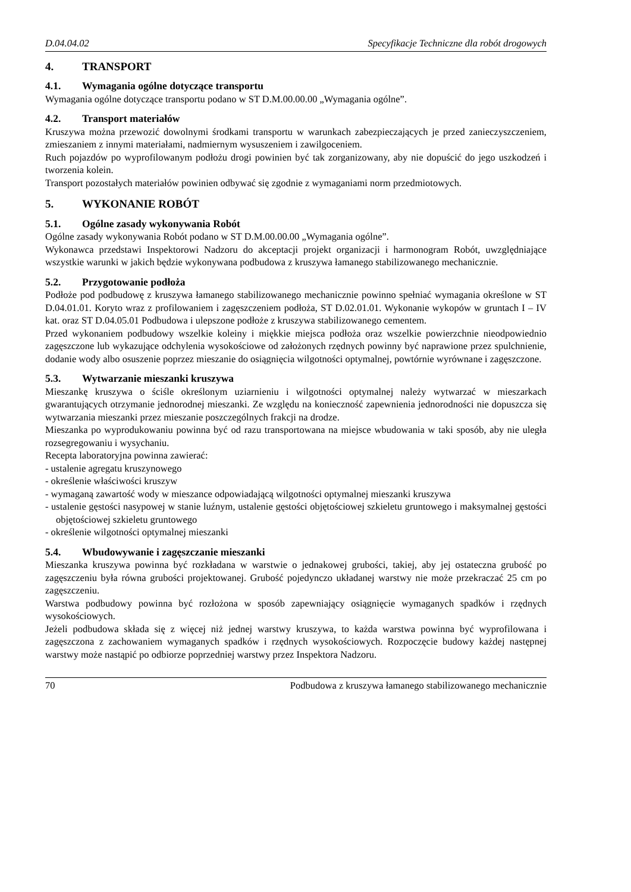D.04.04.02 Specyfikacje Techniczne dla robót drogowych
4. TRANSPORT
4.1. Wymagania ogólne dotyczące transportu
Wymagania ogólne dotyczące transportu podano w ST D.M.00.00.00 „Wymagania ogólne”.
4.2. Transport materiałów
Kruszywa można przewozić dowolnymi środkami transportu w warunkach zabezpieczających je przed zanieczyszczeniem, zmieszaniem z innymi materiałami, nadmiernym wysuszeniem i zawilgoceniem.
Ruch pojazdów po wyprofilowanym podłożu drogi powinien być tak zorganizowany, aby nie dopuścić do jego uszkodzeń i tworzenia kolein.
Transport pozostałych materiałów powinien odbywać się zgodnie z wymaganiami norm przedmiotowych.
5. WYKONANIE ROBÓT
5.1. Ogólne zasady wykonywania Robót
Ogólne zasady wykonywania Robót podano w ST D.M.00.00.00 „Wymagania ogólne”.
Wykonawca przedstawi Inspektorowi Nadzoru do akceptacji projekt organizacji i harmonogram Robót, uwzględniające wszystkie warunki w jakich będzie wykonywana podbudowa z kruszywa łamanego stabilizowanego mechanicznie.
5.2. Przygotowanie podłoża
Podłoże pod podbudowę z kruszywa łamanego stabilizowanego mechanicznie powinno spełniać wymagania określone w ST D.04.01.01. Koryto wraz z profilowaniem i zagęszczeniem podłoża, ST D.02.01.01. Wykonanie wykopów w gruntach I – IV kat. oraz ST D.04.05.01 Podbudowa i ulepszone podłoże z kruszywa stabilizowanego cementem.
Przed wykonaniem podbudowy wszelkie koleiny i miękkie miejsca podłoża oraz wszelkie powierzchnie nieodpowiednio zagęszczone lub wykazujące odchylenia wysokościowe od założonych rzędnych powinny być naprawione przez spulchnienie, dodanie wody albo osuszenie poprzez mieszanie do osiągnięcia wilgotności optymalnej, powtórnie wyrównane i zagęszczone.
5.3. Wytwarzanie mieszanki kruszywa
Mieszankę kruszywa o ściśle określonym uziarnieniu i wilgotności optymalnej należy wytwarzać w mieszarkach gwarantujących otrzymanie jednorodnej mieszanki. Ze względu na konieczność zapewnienia jednorodności nie dopuszcza się wytwarzania mieszanki przez mieszanie poszczególnych frakcji na drodze.
Mieszanka po wyprodukowaniu powinna być od razu transportowana na miejsce wbudowania w taki sposób, aby nie uległa rozsegregowaniu i wysychaniu.
Recepta laboratoryjna powinna zawierać:
- ustalenie agregatu kruszynowego
- określenie właściwości kruszyw
- wymaganą zawartość wody w mieszance odpowiadającą wilgotności optymalnej mieszanki kruszywa
- ustalenie gęstości nasypowej w stanie luźnym, ustalenie gęstości objętościowej szkieletu gruntowego i maksymalnej gęstości objętościowej szkieletu gruntowego
- określenie wilgotności optymalnej mieszanki
5.4. Wbudowywanie i zagęszczanie mieszanki
Mieszanka kruszywa powinna być rozkładana w warstwie o jednakowej grubości, takiej, aby jej ostateczna grubość po zagęszczeniu była równa grubości projektowanej. Grubość pojedynczo układanej warstwy nie może przekraczać 25 cm po zagęszczeniu.
Warstwa podbudowy powinna być rozłożona w sposób zapewniający osiągnięcie wymaganych spadków i rzędnych wysokościowych.
Jeżeli podbudowa składa się z więcej niż jednej warstwy kruszywa, to każda warstwa powinna być wyprofilowana i zagęszczona z zachowaniem wymaganych spadków i rzędnych wysokościowych. Rozpoczęcie budowy każdej następnej warstwy może nastąpić po odbiorze poprzedniej warstwy przez Inspektora Nadzoru.
70 Podbudowa z kruszywa łamanego stabilizowanego mechanicznie